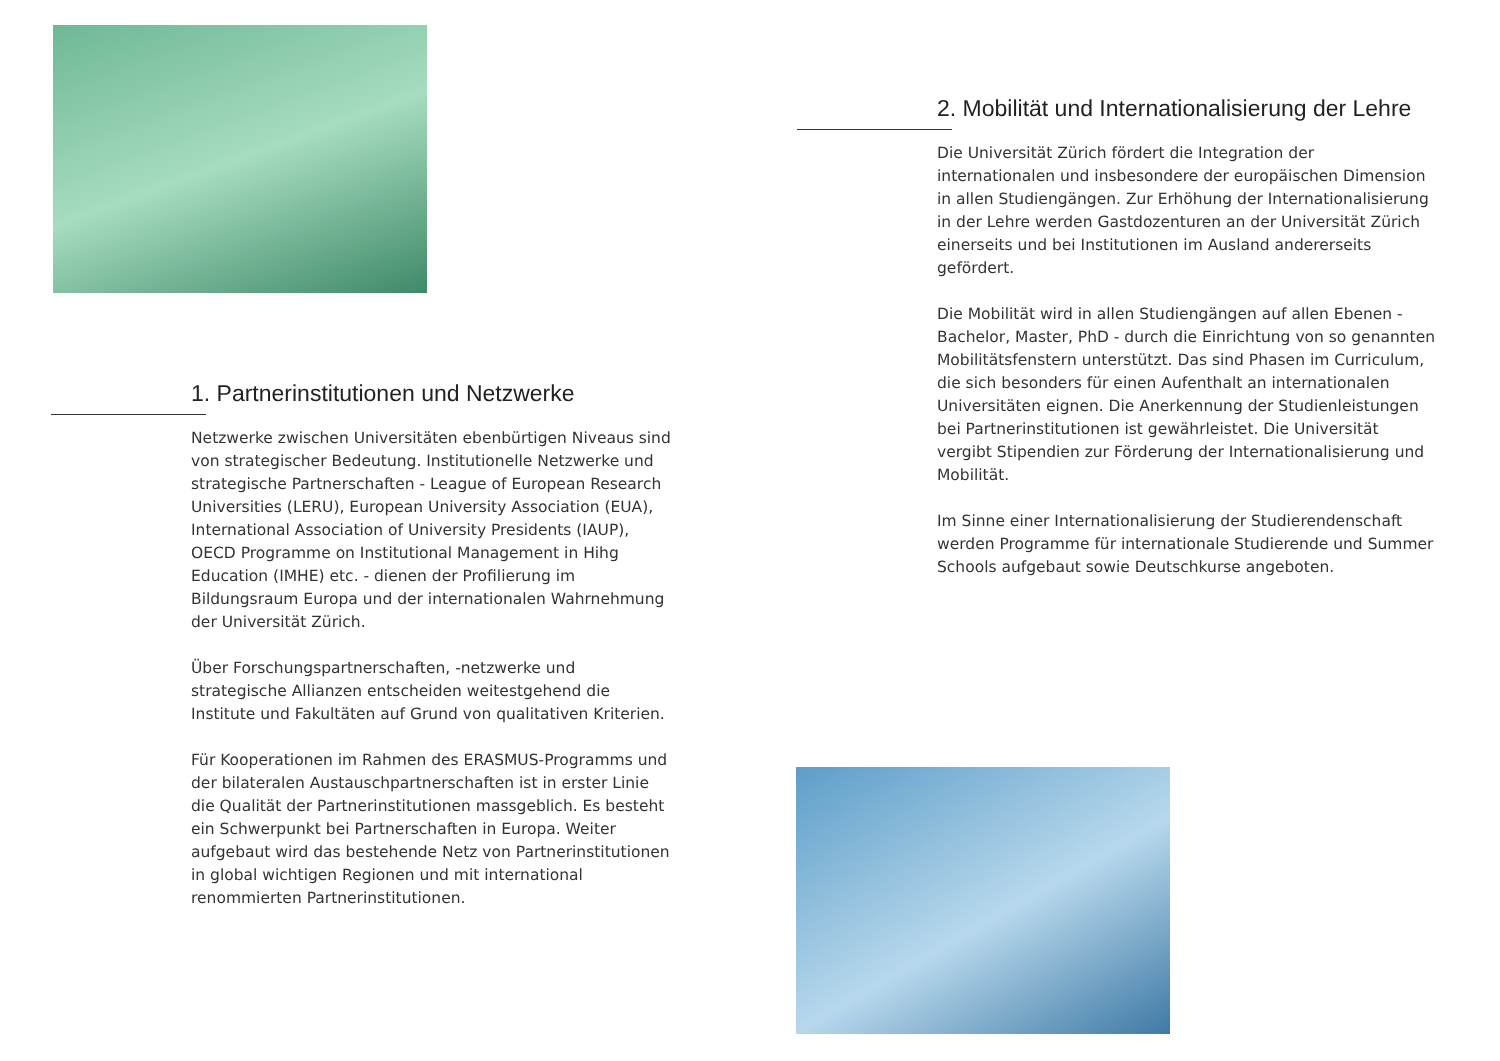1. Partnerinstitutionen und Netzwerke
Netzwerke zwischen Universitäten ebenbürtigen Niveaus sind von strategischer Bedeutung. Institutionelle Netzwerke und strategische Partnerschaften - League of European Research Universities (LERU), European University Association (EUA), International Association of University Presidents (IAUP), OECD Programme on Institutional Management in Hihg Education (IMHE) etc. - dienen der Profilierung im Bildungsraum Europa und der internationalen Wahrnehmung der Universität Zürich.
Über Forschungspartnerschaften, -netzwerke und strategische Allianzen entscheiden weitestgehend die Institute und Fakultäten auf Grund von qualitativen Kriterien.
Für Kooperationen im Rahmen des ERASMUS-Programms und der bilateralen Austauschpartnerschaften ist in erster Linie die Qualität der Partnerinstitutionen massgeblich. Es besteht ein Schwerpunkt bei Partnerschaften in Europa. Weiter aufgebaut wird das bestehende Netz von Partnerinstitutionen in global wichtigen Regionen und mit international renommierten Partnerinstitutionen.
2. Mobilität und Internationalisierung der Lehre
Die Universität Zürich fördert die Integration der internationalen und insbesondere der europäischen Dimension in allen Studiengängen. Zur Erhöhung der Internationalisierung in der Lehre werden Gastdozenturen an der Universität Zürich einerseits und bei Institutionen im Ausland andererseits gefördert.
Die Mobilität wird in allen Studiengängen auf allen Ebenen - Bachelor, Master, PhD - durch die Einrichtung von so genannten Mobilitätsfenstern unterstützt. Das sind Phasen im Curriculum, die sich besonders für einen Aufenthalt an internationalen Universitäten eignen. Die Anerkennung der Studienleistungen bei Partnerinstitutionen ist gewährleistet. Die Universität vergibt Stipendien zur Förderung der Internationalisierung und Mobilität.
Im Sinne einer Internationalisierung der Studierendenschaft werden Programme für internationale Studierende und Summer Schools aufgebaut sowie Deutschkurse angeboten.